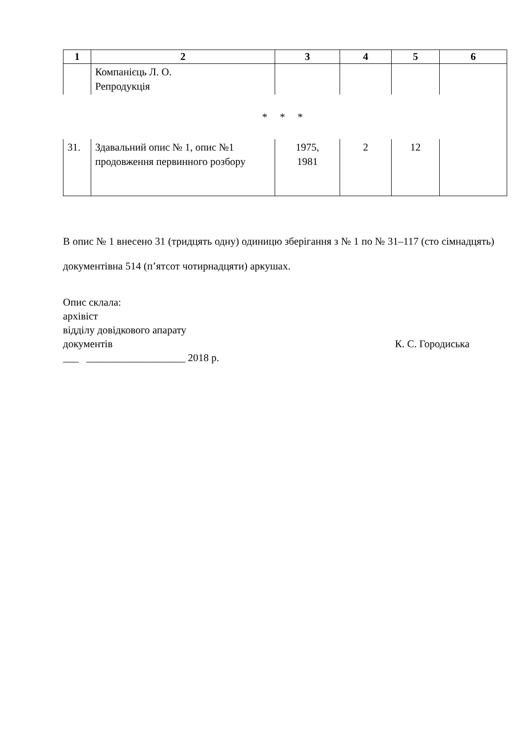| 1 | 2 | 3 | 4 | 5 | 6 |
| --- | --- | --- | --- | --- | --- |
| | Компанієць Л. О. Репродукція | | | | |
| * * * | | | | | |
| 31. | Здавальний опис № 1, опис №1 продовження первинного розбору | 1975, 1981 | 2 | 12 | |
В опис № 1 внесено 31 (тридцять одну) одиницю зберігання з № 1 по № 31–117 (сто сімнадцять) документівна 514 (п’ятсот чотирнадцяти) аркушах.
Опис склала:
архівіст
відділу довідкового апарату
документів К. С. Городиська
___ ___________________ 2018 р.